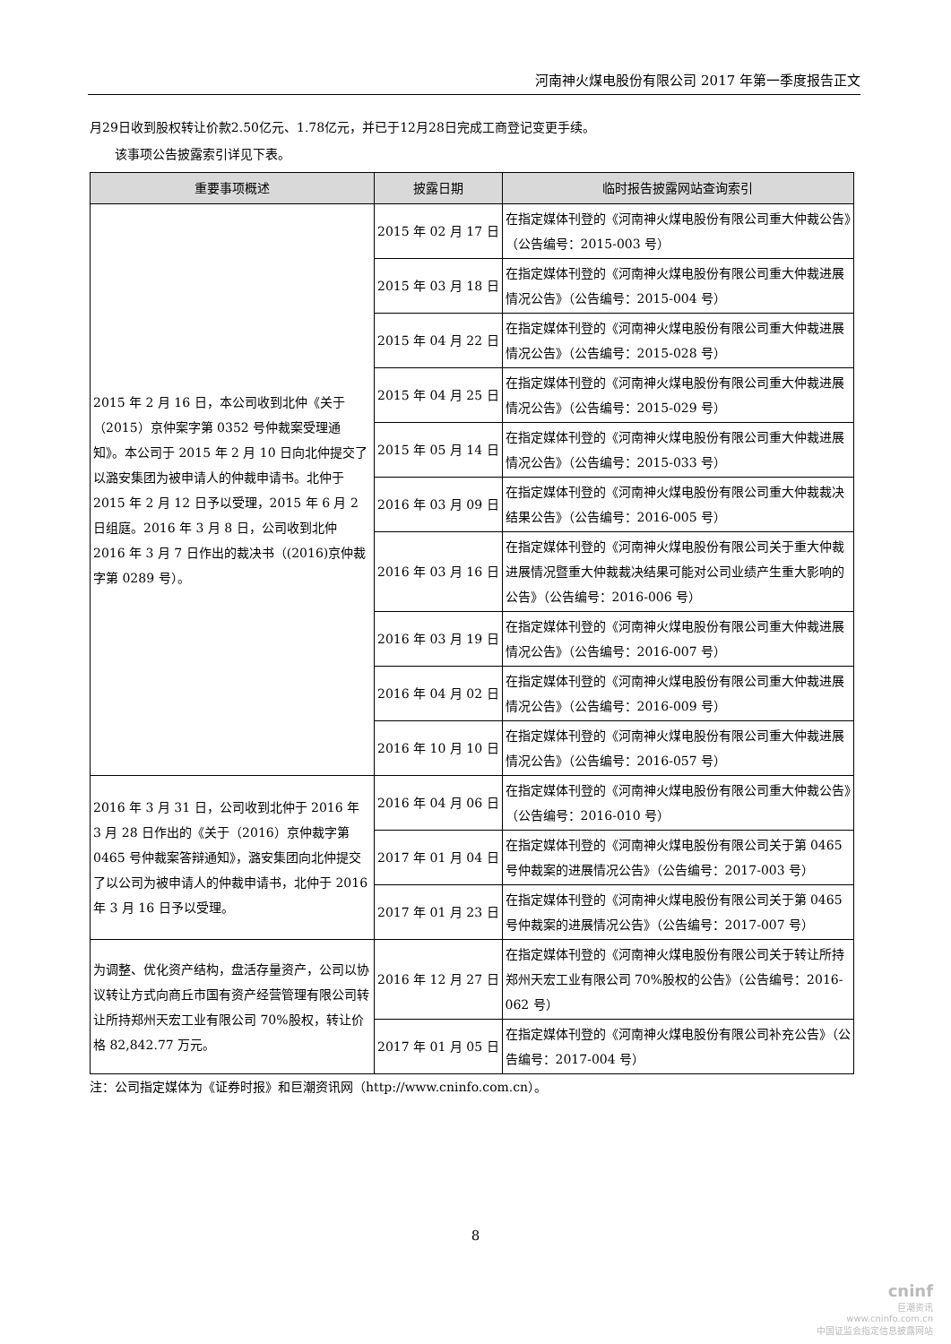河南神火煤电股份有限公司 2017 年第一季度报告正文
月29日收到股权转让价款2.50亿元、1.78亿元，并已于12月28日完成工商登记变更手续。
该事项公告披露索引详见下表。
| 重要事项概述 | 披露日期 | 临时报告披露网站查询索引 |
| --- | --- | --- |
| 2015 年 2 月 16 日，本公司收到北仲《关于（2015）京仲案字第 0352 号仲裁案受理通知》。本公司于 2015 年 2 月 10 日向北仲提交了以潞安集团为被申请人的仲裁申请书。北仲于 2015 年 2 月 12 日予以受理，2015 年 6 月 2 日组庭。2016 年 3 月 8 日，公司收到北仲 2016 年 3 月 7 日作出的裁决书（(2016)京仲裁字第 0289 号）。 | 2015 年 02 月 17 日 | 在指定媒体刊登的《河南神火煤电股份有限公司重大仲裁公告》（公告编号：2015-003 号） |
| | 2015 年 03 月 18 日 | 在指定媒体刊登的《河南神火煤电股份有限公司重大仲裁进展情况公告》（公告编号：2015-004 号） |
| | 2015 年 04 月 22 日 | 在指定媒体刊登的《河南神火煤电股份有限公司重大仲裁进展情况公告》（公告编号：2015-028 号） |
| | 2015 年 04 月 25 日 | 在指定媒体刊登的《河南神火煤电股份有限公司重大仲裁进展情况公告》（公告编号：2015-029 号） |
| | 2015 年 05 月 14 日 | 在指定媒体刊登的《河南神火煤电股份有限公司重大仲裁进展情况公告》（公告编号：2015-033 号） |
| | 2016 年 03 月 09 日 | 在指定媒体刊登的《河南神火煤电股份有限公司重大仲裁裁决结果公告》（公告编号：2016-005 号） |
| | 2016 年 03 月 16 日 | 在指定媒体刊登的《河南神火煤电股份有限公司关于重大仲裁进展情况暨重大仲裁裁决结果可能对公司业绩产生重大影响的公告》（公告编号：2016-006 号） |
| | 2016 年 03 月 19 日 | 在指定媒体刊登的《河南神火煤电股份有限公司重大仲裁进展情况公告》（公告编号：2016-007 号） |
| | 2016 年 04 月 02 日 | 在指定媒体刊登的《河南神火煤电股份有限公司重大仲裁进展情况公告》（公告编号：2016-009 号） |
| | 2016 年 10 月 10 日 | 在指定媒体刊登的《河南神火煤电股份有限公司重大仲裁进展情况公告》（公告编号：2016-057 号） |
| 2016 年 3 月 31 日，公司收到北仲于 2016 年 3 月 28 日作出的《关于（2016）京仲裁字第 0465 号仲裁案答辩通知》，潞安集团向北仲提交了以公司为被申请人的仲裁申请书，北仲于 2016 年 3 月 16 日予以受理。 | 2016 年 04 月 06 日 | 在指定媒体刊登的《河南神火煤电股份有限公司重大仲裁公告》（公告编号：2016-010 号） |
| | 2017 年 01 月 04 日 | 在指定媒体刊登的《河南神火煤电股份有限公司关于第 0465 号仲裁案的进展情况公告》（公告编号：2017-003 号） |
| | 2017 年 01 月 23 日 | 在指定媒体刊登的《河南神火煤电股份有限公司关于第 0465 号仲裁案的进展情况公告》（公告编号：2017-007 号） |
| 为调整、优化资产结构，盘活存量资产，公司以协议转让方式向商丘市国有资产经营管理有限公司转让所持郑州天宏工业有限公司 70%股权，转让价格 82,842.77 万元。 | 2016 年 12 月 27 日 | 在指定媒体刊登的《河南神火煤电股份有限公司关于转让所持郑州天宏工业有限公司 70%股权的公告》（公告编号：2016-062 号） |
| | 2017 年 01 月 05 日 | 在指定媒体刊登的《河南神火煤电股份有限公司补充公告》（公告编号：2017-004 号） |
注：公司指定媒体为《证券时报》和巨潮资讯网（http://www.cninfo.com.cn）。
8
cninf
巨潮资讯
www.cninfo.com.cn
中国证监会指定信息披露网站